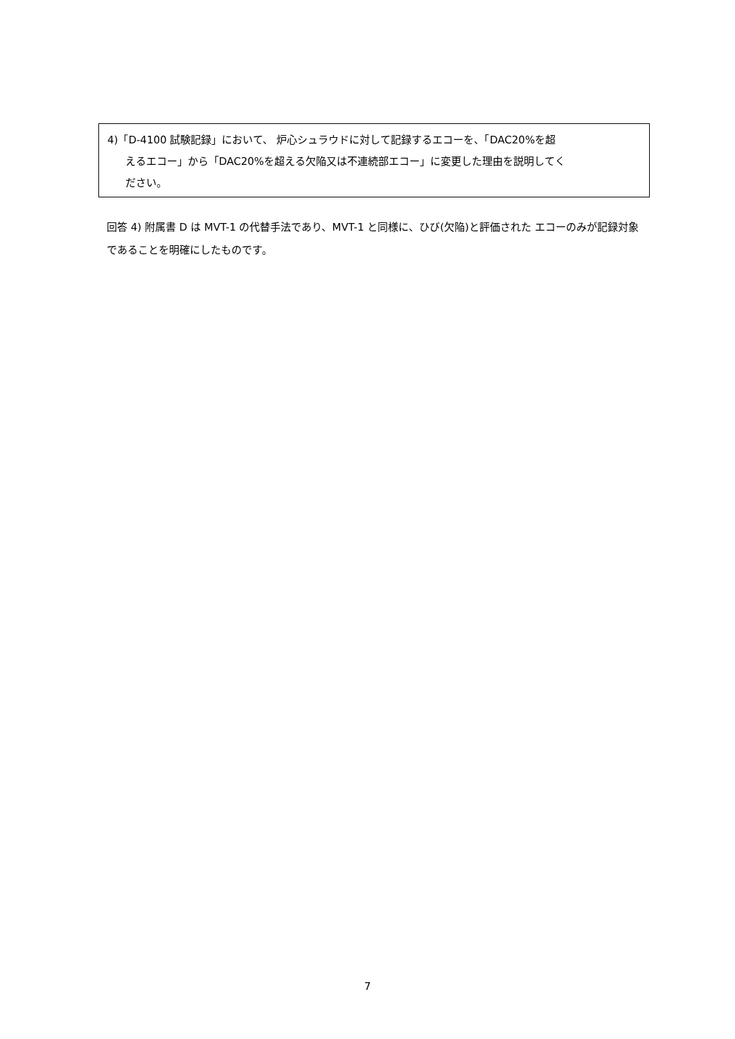4)「D-4100 試験記録」において、 炉心シュラウドに対して記録するエコーを、「DAC20%を超
えるエコー」から「DAC20%を超える欠陥又は不連続部エコー」に変更した理由を説明してく
ださい。
回答 4) 附属書 D は MVT-1 の代替手法であり、MVT-1 と同様に、ひび(欠陥)と評価された エコーのみが記録対象であることを明確にしたものです。
7